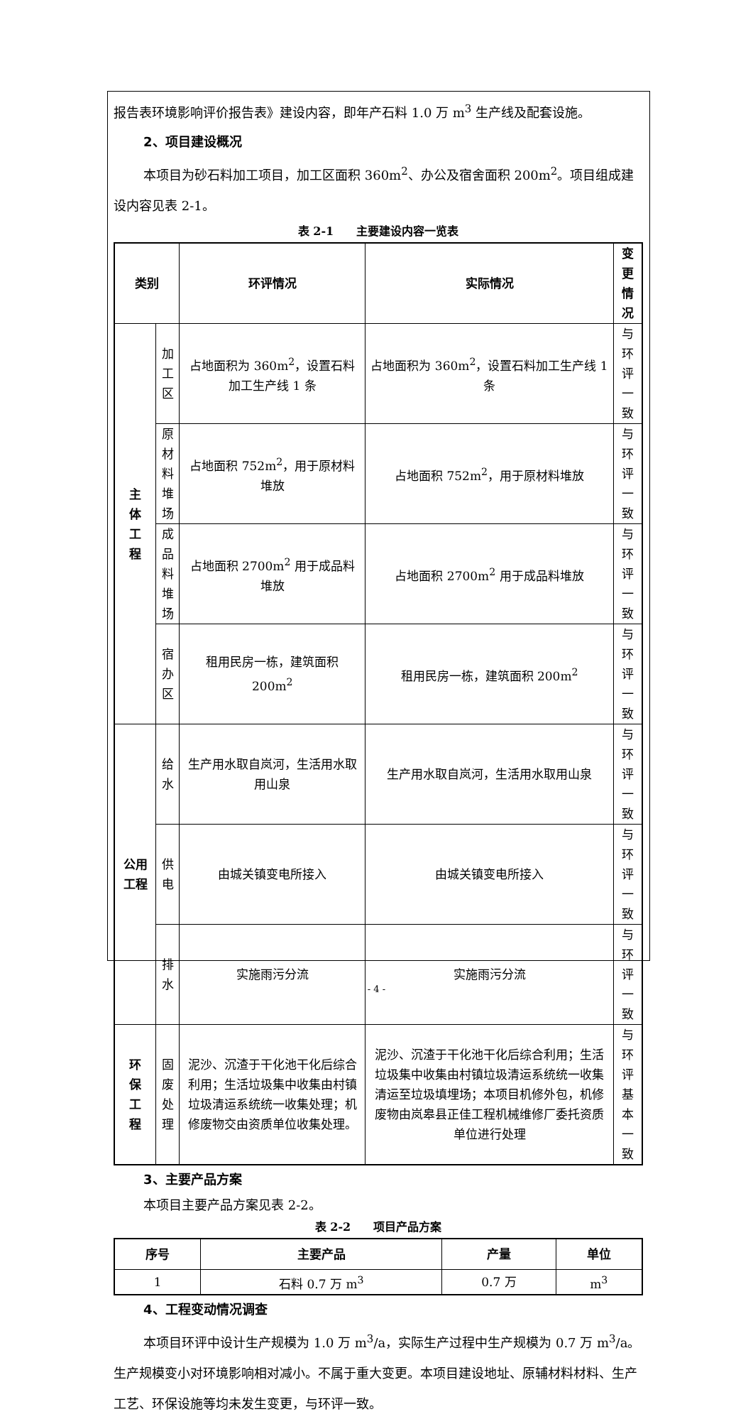报告表环境影响评价报告表》建设内容，即年产石料 1.0 万 m<sup>3</sup> 生产线及配套设施。
2、项目建设概况
本项目为砂石料加工项目，加工区面积 360m<sup>2</sup>、办公及宿舍面积 200m<sup>2</sup>。项目组成建设内容见表 2-1。
表 2-1　　主要建设内容一览表
| 类别 | | 环评情况 | 实际情况 | 变更情况 |
| --- | --- | --- | --- | --- |
| 主 体 工 程 | 加工 区 | 占地面积为 360m<sup>2</sup>，设置石料加工生产线 1 条 | 占地面积为 360m<sup>2</sup>，设置石料加工生产线 1 条 | 与环评 一致 |
| | 原材 料堆 场 | 占地面积 752m<sup>2</sup>，用于原材料堆放 | 占地面积 752m<sup>2</sup>，用于原材料堆放 | 与环评 一致 |
| | 成品 料堆 场 | 占地面积 2700m<sup>2</sup> 用于成品料堆放 | 占地面积 2700m<sup>2</sup> 用于成品料堆放 | 与环评 一致 |
| | 宿办 区 | 租用民房一栋，建筑面积 200m<sup>2</sup> | 租用民房一栋，建筑面积 200m<sup>2</sup> | 与环评 一致 |
| 公用 工程 | 给水 | 生产用水取自岚河，生活用水取用山泉 | 生产用水取自岚河，生活用水取用山泉 | 与环评 一致 |
| | 供电 | 由城关镇变电所接入 | 由城关镇变电所接入 | 与环评 一致 |
| | 排水 | 实施雨污分流 | 实施雨污分流 | 与环评 一致 |
| 环 保 工 程 | 固废 处理 | 泥沙、沉渣于干化池干化后综合利用；生活垃圾集中收集由村镇垃圾清运系统统一收集处理；机修废物交由资质单位收集处理。 | 泥沙、沉渣于干化池干化后综合利用；生活垃圾集中收集由村镇垃圾清运系统统一收集清运至垃圾填埋场；本项目机修外包，机修废物由岚皋县正佳工程机械维修厂委托资质单位进行处理 | 与环评基 本一致 |
3、主要产品方案
本项目主要产品方案见表 2-2。
表 2-2　　项目产品方案
| 序号 | 主要产品 | 产量 | 单位 |
| --- | --- | --- | --- |
| 1 | 石料 0.7 万 m<sup>3</sup> | 0.7 万 | m<sup>3</sup> |
4、工程变动情况调查
本项目环评中设计生产规模为 1.0 万 m<sup>3</sup>/a，实际生产过程中生产规模为 0.7 万 m<sup>3</sup>/a。生产规模变小对环境影响相对减小。不属于重大变更。本项目建设地址、原辅材料材料、生产工艺、环保设施等均未发生变更，与环评一致。
- 4 -